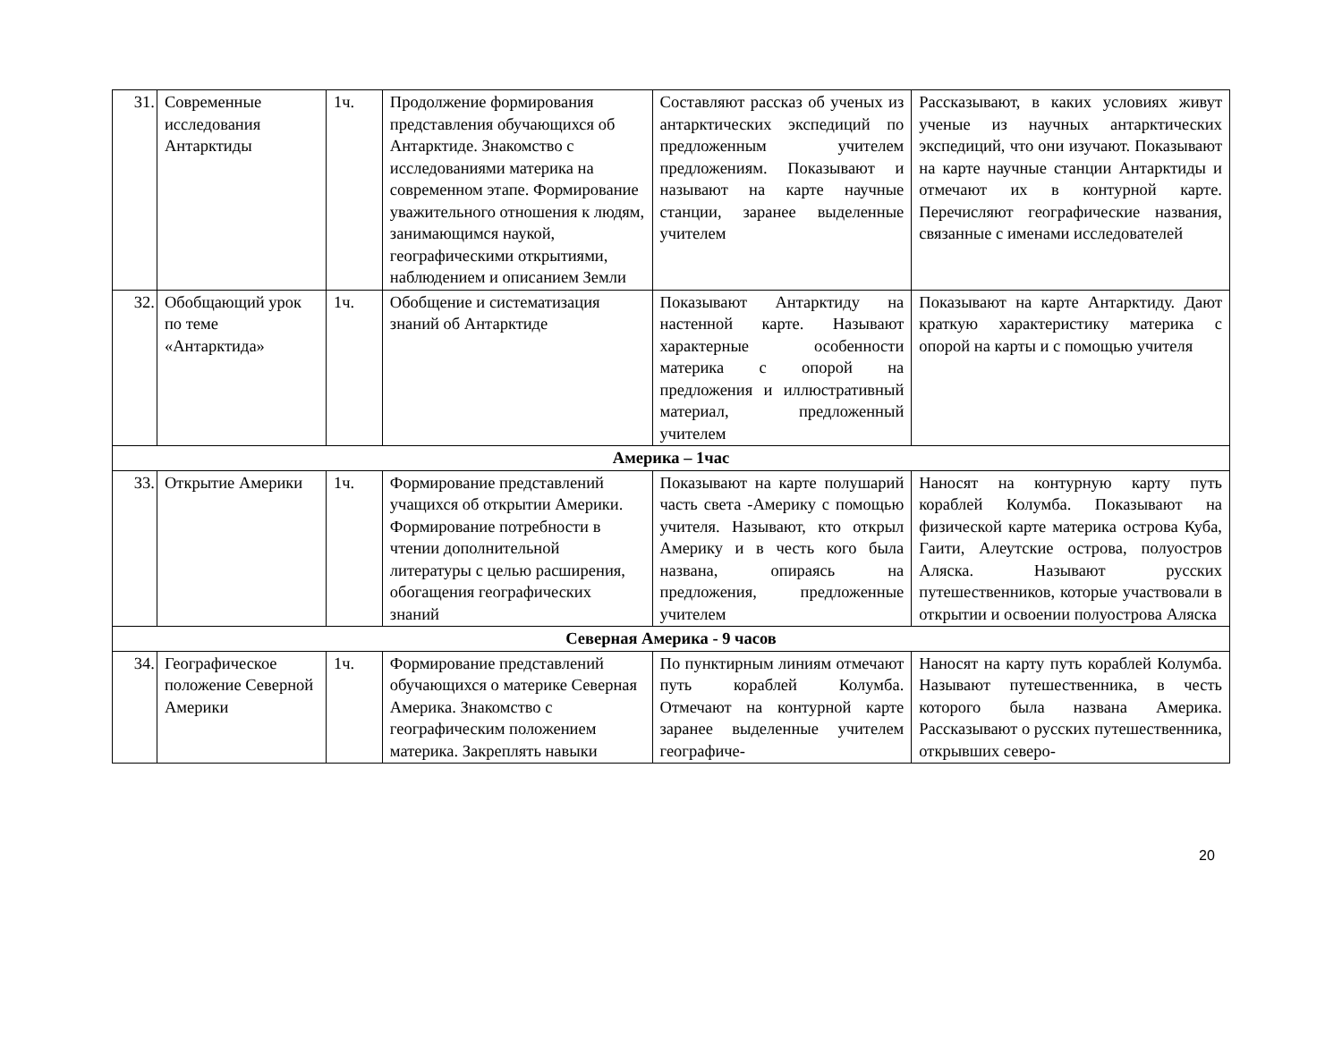| 31. | Современные исследования Антарктиды | 1ч. | Продолжение формирования представления обучающихся об Антарктиде. Знакомство с исследованиями материка на современном этапе. Формирование уважительного отношения к людям, занимающимся наукой, географическими открытиями, наблюдением и описанием Земли | Составляют рассказ об ученых из антарктических экспедиций по предложенным учителем предложениям. Показывают и называют на карте научные станции, заранее выделенные учителем | Рассказывают, в каких условиях живут ученые из научных антарктических экспедиций, что они изучают. Показывают на карте научные станции Антарктиды и отмечают их в контурной карте. Перечисляют географические названия, связанные с именами исследователей |
| 32. | Обобщающий урок по теме «Антарктида» | 1ч. | Обобщение и систематизация знаний об Антарктиде | Показывают Антарктиду на настенной карте. Называют характерные особенности материка с опорой на предложения и иллюстративный материал, предложенный учителем | Показывают на карте Антарктиду. Дают краткую характеристику материка с опорой на карты и с помощью учителя |
| Америка – 1час | | | | | |
| 33. | Открытие Америки | 1ч. | Формирование представлений учащихся об открытии Америки. Формирование потребности в чтении дополнительной литературы с целью расширения, обогащения географических знаний | Показывают на карте полушарий часть света -Америку с помощью учителя. Называют, кто открыл Америку и в честь кого была названа, опираясь на предложения, предложенные учителем | Наносят на контурную карту путь кораблей Колумба. Показывают на физической карте материка острова Куба, Гаити, Алеутские острова, полуостров Аляска. Называют русских путешественников, которые участвовали в открытии и освоении полуострова Аляска |
| Северная Америка - 9 часов | | | | | |
| 34. | Географическое положение Северной Америки | 1ч. | Формирование представлений обучающихся о материке Северная Америка. Знакомство с географическим положением материка. Закреплять навыки | По пунктирным линиям отмечают путь кораблей Колумба. Отмечают на контурной карте заранее выделенные учителем географиче- | Наносят на карту путь кораблей Колумба. Называют путешественника, в честь которого была названа Америка. Рассказывают о русских путешественника, открывших северо- |
20